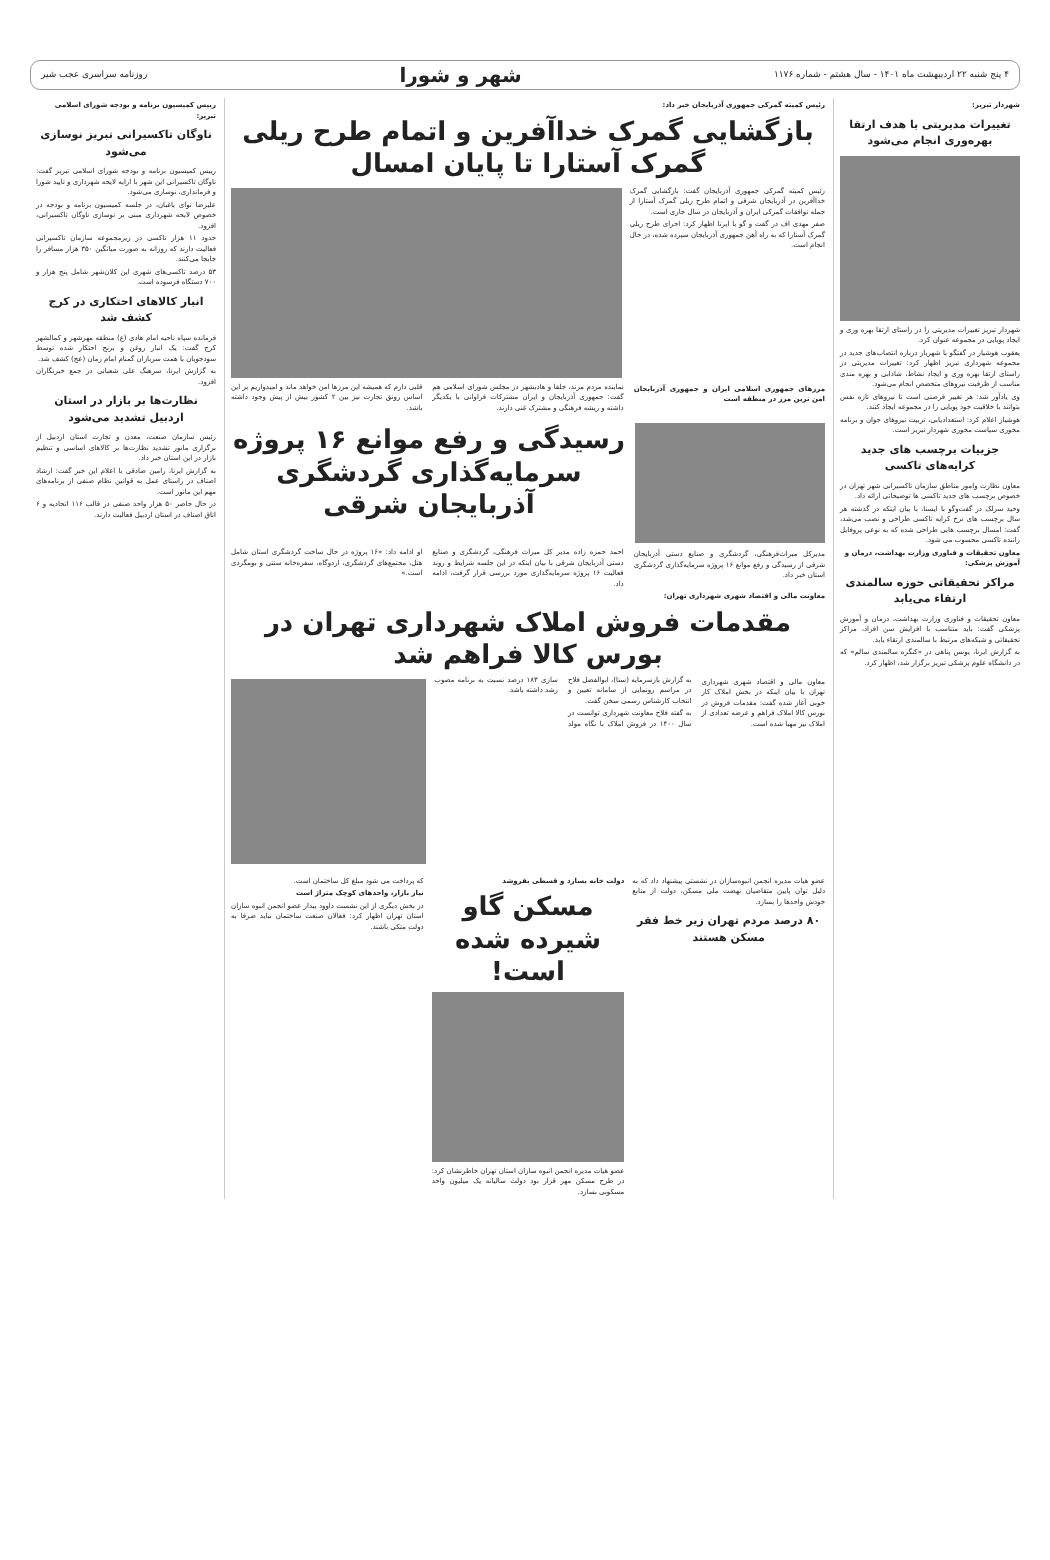۴ پنج شنبه ۲۲ اردیبهشت ماه ۱۴۰۱ - سال هشتم - شماره ۱۱۷۶ شهر و شورا روزنامه سراسری عجب شیر
شهردار تبریز:
تغییرات مدیریتی با هدف ارتقا بهره‌وری انجام می‌شود
شهردار تبریز تغییرات مدیریتی را در راستای ارتقا بهره وری و ایجاد پویایی در مجموعه عنوان کرد.
یعقوب هوشیار در گفتگو با شهریار درباره انتصاب‌های جدید در مجموعه شهرداری تبریز اظهار کرد: تغییرات مدیریتی در راستای ارتقا بهره وری و ایجاد نشاط، شادابی و بهره مندی مناسب از ظرفیت نیروهای متخصص انجام می‌شود.
وی یادآور شد: هر تغییر فرصتی است تا نیروهای تازه نفس بتوانند با خلاقیت خود پویایی را در مجموعه ایجاد کنند.
هوشیار اعلام کرد: استعدادیابی، تربیت نیروهای جوان و برنامه محوری سیاست محوری شهردار تبریز است.
جزییات برچسب های جدید کرایه‌های تاکسی
معاون نظارت وامور مناطق سازمان تاکسیرانی شهر تهران در خصوص برچسب های جدید تاکسی ها توضیحاتی ارائه داد.
وحید سرلک در گفت‌وگو با ایسنا، با بیان اینکه در گذشته هر سال برچسب های نرخ کرایه تاکسی طراحی و نصب می‌شد، گفت: امسال برچسب هایی طراحی شده که به نوعی پروفایل راننده تاکسی محسوب می شود.
معاون تحقیقات و فناوری وزارت بهداشت، درمان و آموزش پزشکی:
مراکز تحقیقاتی حوزه سالمندی ارتقاء می‌یابد
معاون تحقیقات و فناوری وزارت بهداشت، درمان و آموزش پزشکی گفت: باید متناسب با افزایش سن افراد، مراکز تحقیقاتی و شبکه‌های مرتبط با سالمندی ارتقاء یابد.
به گزارش ایرنا، یونس پناهی در «کنگره سالمندی سالم» که در دانشگاه علوم پزشکی تبریز برگزار شد، اظهار کرد.
رئیس کمیته گمرکی جمهوری آذربایجان خبر داد:
بازگشایی گمرک خداآفرین و اتمام طرح ریلی گمرک آستارا تا پایان امسال
رئیس کمیته گمرکی جمهوری آذربایجان گفت: بازگشایی گمرک خداآفرین در آذربایجان شرقی و اتمام طرح ریلی گمرک آستارا از جمله توافقات گمرکی ایران و آذربایجان در سال جاری است.
صفر مهدی اف در گفت و گو با ایرنا اظهار کرد: اجرای طرح ریلی گمرک آستارا که به راه آهن جمهوری آذربایجان سپرده شده، در حال انجام است.
مرزهای جمهوری اسلامی ایران و جمهوری آذربایجان امن ترین مرز در منطقه است
نماینده مردم مرند، جلفا و هادیشهر در مجلس شورای اسلامی هم گفت: جمهوری آذربایجان و ایران مشترکات فراوانی با یکدیگر داشته و ریشه فرهنگی و مشترک غنی دارند.
قلبی دارم که همیشه این مرزها امن خواهد ماند و امیدواریم بر این اساس رونق تجارت نیز بین ۲ کشور بیش از پیش وجود داشته باشد.
رسیدگی و رفع موانع ۱۶ پروژه سرمایه‌گذاری گردشگری آذربایجان شرقی
مدیرکل میراث‌فرهنگی، گردشگری و صنایع دستی آذربایجان شرقی از رسیدگی و رفع موانع ۱۶ پروژه سرمایه‌گذاری گردشگری استان خبر داد.
احمد حمزه زاده مدیر کل میراث فرهنگی، گردشگری و صنایع دستی آذربایجان شرقی با بیان اینکه در این جلسه شرایط و روند فعالیت ۱۶ پروژه سرمایه‌گذاری مورد بررسی قرار گرفت، ادامه داد.
او ادامه داد: «۱۶ پروژه در حال ساخت گردشگری استان شامل هتل، مجتمع‌های گردشگری، اردوگاه، سفره‌خانه سنتی و بومگردی است.»
معاونت مالی و اقتصاد شهری شهرداری تهران:
مقدمات فروش املاک شهرداری تهران در بورس کالا فراهم شد
معاون مالی و اقتصاد شهری شهرداری تهران با بیان اینکه در بخش املاک کار خوبی آغاز شده گفت: مقدمات فروش در بورس کالا املاک فراهم و عرضه تعدادی از املاک نیز مهیا شده است.
به گزارش بازسرمایه (سنا)، ابوالفضل فلاح در مراسم رونمایی از سامانه تعیین و انتخاب کارشناس رسمی سخن گفت.
به گفته فلاح معاونت شهرداری توانست در سال ۱۴۰۰ در فروش املاک با نگاه مولد سازی ۱۸۳ درصد نسبت به برنامه مصوب رشد داشته باشد.
عضو هیات مدیره انجمن انبوه‌سازان در نشستی پیشنهاد داد که به دلیل توان پایین متقاضیان نهضت ملی مسکن، دولت از منابع خودش واحدها را بسازد.
۸۰ درصد مردم تهران زیر خط فقر مسکن هستند
دولت خانه بسازد و قسطی بفروشد
مسکن گاو شیرده شده است!
عضو هیات مدیره انجمن انبوه سازان استان تهران خاطرنشان کرد: در طرح مسکن مهر قرار بود دولت سالیانه یک میلیون واحد مسکونی بسازد.
که پرداخت می شود مبلغ کل ساختمان است.
نیاز بازار، واحدهای کوچک متراژ است
در بخش دیگری از این نشست داوود بیدار عضو انجمن انبوه سازان استان تهران اظهار کرد: فعالان صنعت ساختمان نباید صرفا به دولت متکی باشند.
رییس کمیسیون برنامه و بودجه شورای اسلامی تبریز:
ناوگان تاکسیرانی تبریز نوسازی می‌شود
رییس کمیسیون برنامه و بودجه شورای اسلامی تبریز گفت: ناوگان تاکسیرانی این شهر با ارایه لایحه شهرداری و تایید شورا و فرمانداری، نوسازی می‌شود.
علیرضا نوای باغبان، در جلسه کمیسیون برنامه و بودجه در خصوص لایحه شهرداری مبنی بر نوسازی ناوگان تاکسیرانی، افزود.
حدود ۱۱ هزار تاکسی در زیرمجموعه سازمان تاکسیرانی فعالیت دارند که روزانه به صورت میانگین ۳۵۰ هزار مسافر را جابجا می‌کنند.
۵۳ درصد تاکسی‌های شهری این کلان‌شهر شامل پنج هزار و ۷۰۰ دستگاه فرسوده است.
انبار کالاهای احتکاری در کرج کشف شد
فرمانده سپاه ناحیه امام هادی (ع) منطقه مهرشهر و کمالشهر کرج گفت: یک انبار روغن و برنج احتکار شده توسط سودجویان با همت سربازان گمنام امام زمان (عج) کشف شد.
به گزارش ایرنا، سرهنگ علی شعبانی در جمع خبرنگاران افزود.
نظارت‌ها بر بازار در استان اردبیل تشدید می‌شود
رئیس سازمان صنعت، معدن و تجارت استان اردبیل از برگزاری مانور تشدید نظارت‌ها بر کالاهای اساسی و تنظیم بازار در این استان خبر داد.
به گزارش ایرنا، رامین صادقی با اعلام این خبر گفت: ارشاد اصناف در راستای عمل به قوانین نظام صنفی از برنامه‌های مهم این مانور است.
در حال حاضر ۵۰ هزار واحد صنفی در قالب ۱۱۶ اتحادیه و ۶ اتاق اصناف در استان اردبیل فعالیت دارند.